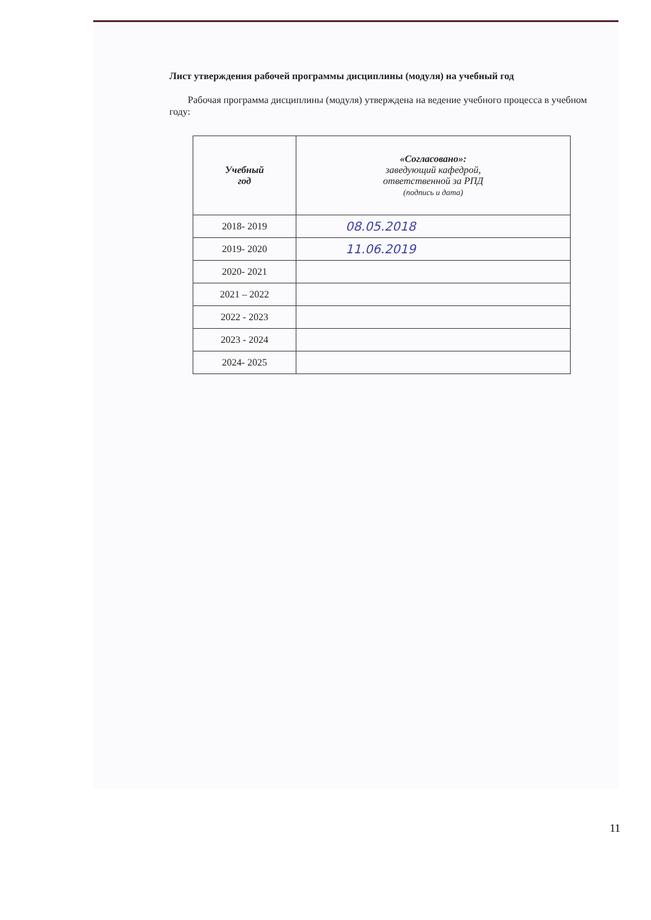Лист утверждения рабочей программы дисциплины (модуля) на учебный год
Рабочая программа дисциплины (модуля) утверждена на ведение учебного процесса в учебном году:
| Учебный год | «Согласовано»: заведующий кафедрой, ответственной за РПД (подпись и дата) |
| --- | --- |
| 2018- 2019 | 08.05.2018 |
| 2019- 2020 | 11.06.2019 |
| 2020- 2021 | |
| 2021 – 2022 | |
| 2022 - 2023 | |
| 2023 - 2024 | |
| 2024- 2025 | |
11